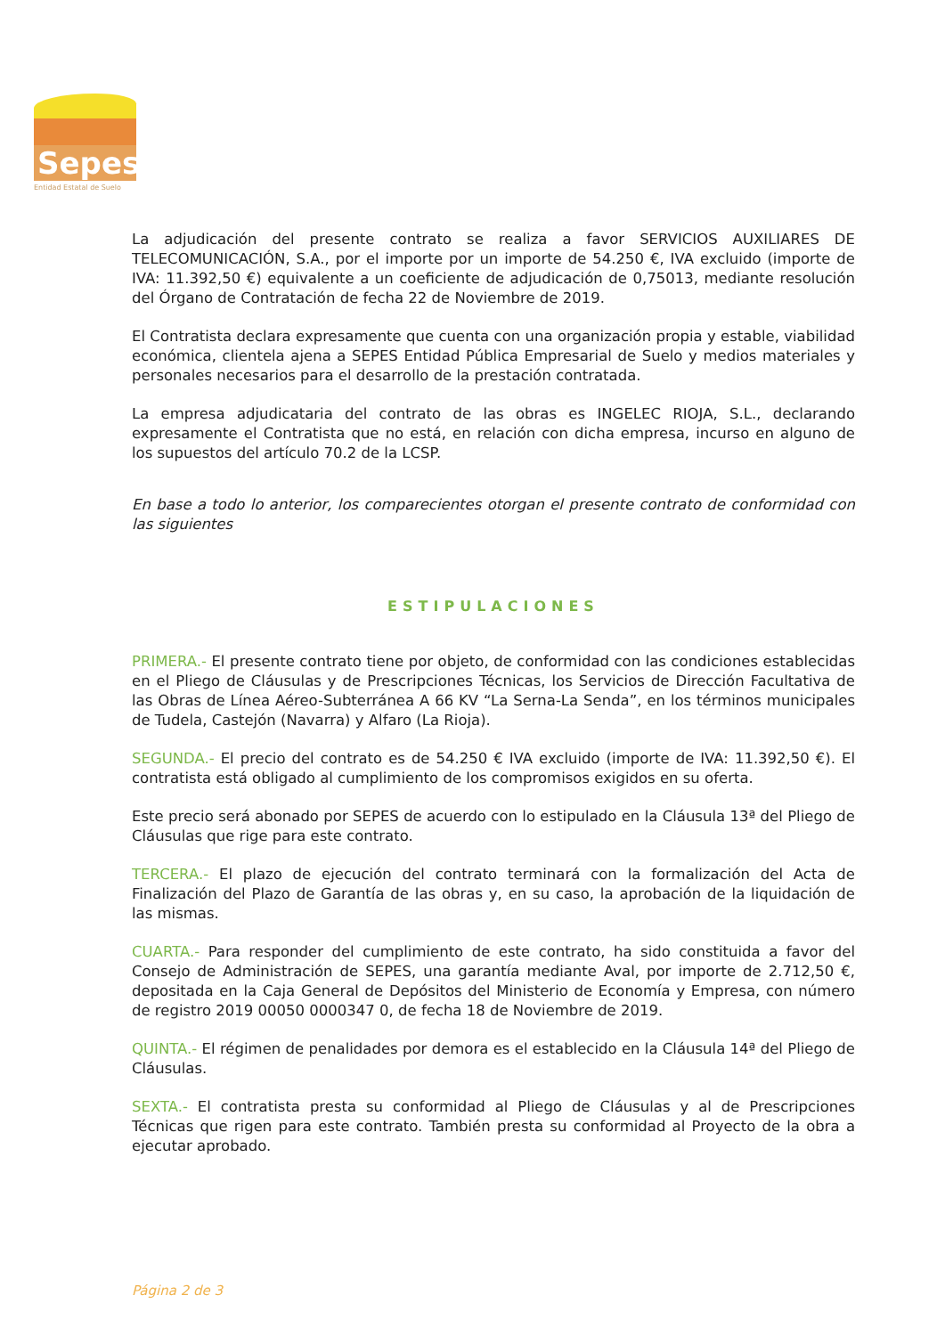Sepes
Entidad Estatal de Suelo
La adjudicación del presente contrato se realiza a favor SERVICIOS AUXILIARES DE TELECOMUNICACIÓN, S.A., por el importe por un importe de 54.250 €, IVA excluido (importe de IVA: 11.392,50 €) equivalente a un coeficiente de adjudicación de 0,75013, mediante resolución del Órgano de Contratación de fecha 22 de Noviembre de 2019.
El Contratista declara expresamente que cuenta con una organización propia y estable, viabilidad económica, clientela ajena a SEPES Entidad Pública Empresarial de Suelo y medios materiales y personales necesarios para el desarrollo de la prestación contratada.
La empresa adjudicataria del contrato de las obras es INGELEC RIOJA, S.L., declarando expresamente el Contratista que no está, en relación con dicha empresa, incurso en alguno de los supuestos del artículo 70.2 de la LCSP.
En base a todo lo anterior, los comparecientes otorgan el presente contrato de conformidad con las siguientes
ESTIPULACIONES
PRIMERA.- El presente contrato tiene por objeto, de conformidad con las condiciones establecidas en el Pliego de Cláusulas y de Prescripciones Técnicas, los Servicios de Dirección Facultativa de las Obras de Línea Aéreo-Subterránea A 66 KV “La Serna-La Senda”, en los términos municipales de Tudela, Castejón (Navarra) y Alfaro (La Rioja).
SEGUNDA.- El precio del contrato es de 54.250 € IVA excluido (importe de IVA: 11.392,50 €). El contratista está obligado al cumplimiento de los compromisos exigidos en su oferta.
Este precio será abonado por SEPES de acuerdo con lo estipulado en la Cláusula 13ª del Pliego de Cláusulas que rige para este contrato.
TERCERA.- El plazo de ejecución del contrato terminará con la formalización del Acta de Finalización del Plazo de Garantía de las obras y, en su caso, la aprobación de la liquidación de las mismas.
CUARTA.- Para responder del cumplimiento de este contrato, ha sido constituida a favor del Consejo de Administración de SEPES, una garantía mediante Aval, por importe de 2.712,50 €, depositada en la Caja General de Depósitos del Ministerio de Economía y Empresa, con número de registro 2019 00050 0000347 0, de fecha 18 de Noviembre de 2019.
QUINTA.- El régimen de penalidades por demora es el establecido en la Cláusula 14ª del Pliego de Cláusulas.
SEXTA.- El contratista presta su conformidad al Pliego de Cláusulas y al de Prescripciones Técnicas que rigen para este contrato. También presta su conformidad al Proyecto de la obra a ejecutar aprobado.
Página 2 de 3